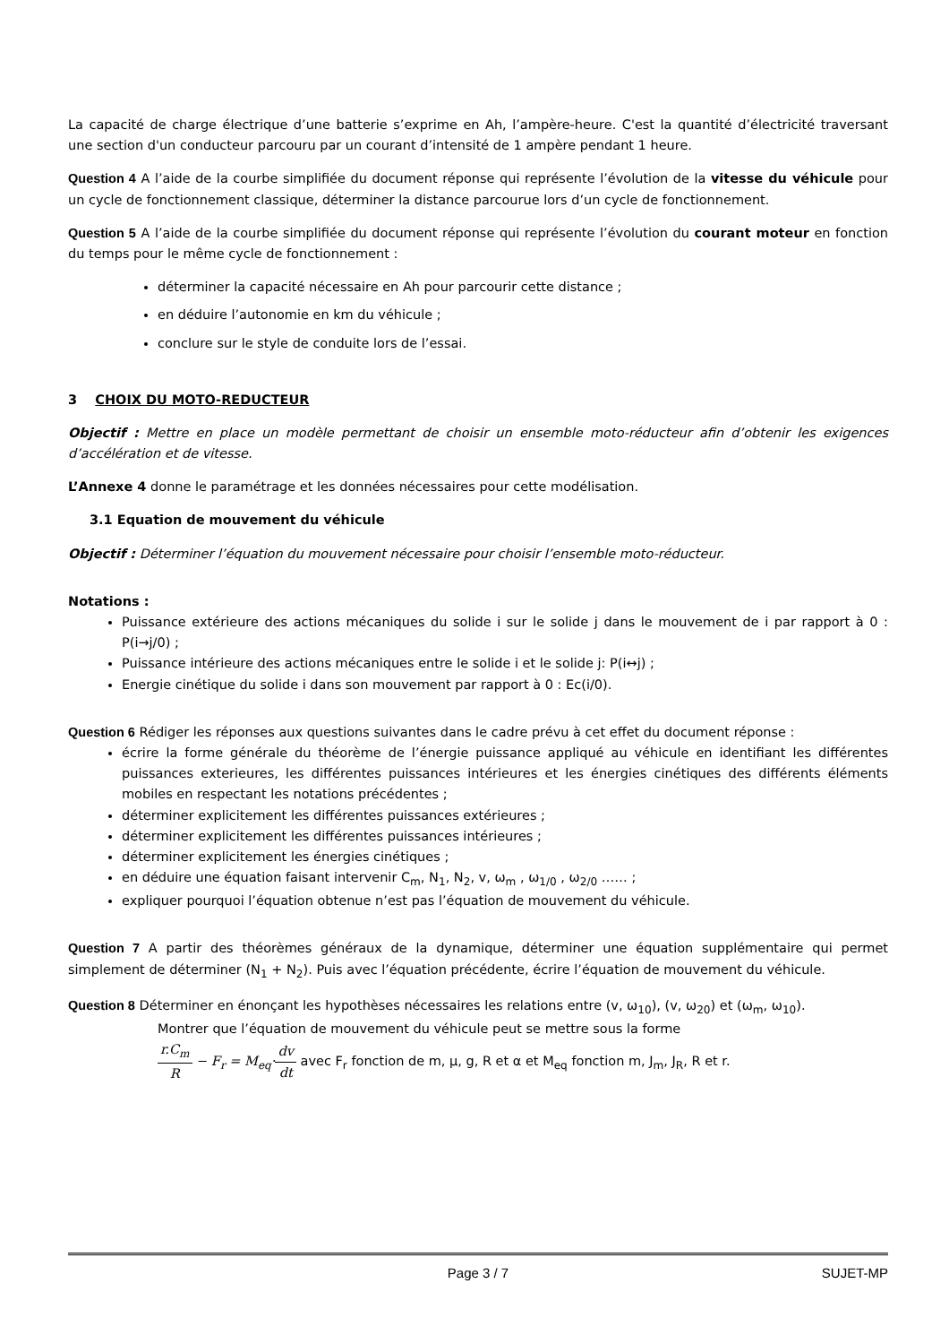La capacité de charge électrique d’une batterie s’exprime en Ah, l’ampère-heure. C'est la quantité d’électricité traversant une section d'un conducteur parcouru par un courant d’intensité de 1 ampère pendant 1 heure.
Question 4 A l’aide de la courbe simplifiée du document réponse qui représente l’évolution de la vitesse du véhicule pour un cycle de fonctionnement classique, déterminer la distance parcourue lors d’un cycle de fonctionnement.
Question 5 A l’aide de la courbe simplifiée du document réponse qui représente l’évolution du courant moteur en fonction du temps pour le même cycle de fonctionnement :
déterminer la capacité nécessaire en Ah pour parcourir cette distance ;
en déduire l’autonomie en km du véhicule ;
conclure sur le style de conduite lors de l’essai.
3 CHOIX DU MOTO-REDUCTEUR
Objectif : Mettre en place un modèle permettant de choisir un ensemble moto-réducteur afin d’obtenir les exigences d’accélération et de vitesse.
L’Annexe 4 donne le paramétrage et les données nécessaires pour cette modélisation.
3.1 Equation de mouvement du véhicule
Objectif : Déterminer l’équation du mouvement nécessaire pour choisir l’ensemble moto-réducteur.
Notations :
Puissance extérieure des actions mécaniques du solide i sur le solide j dans le mouvement de i par rapport à 0 : P(i→j/0) ;
Puissance intérieure des actions mécaniques entre le solide i et le solide j: P(i↔j) ;
Energie cinétique du solide i dans son mouvement par rapport à 0 : Ec(i/0).
Question 6 Rédiger les réponses aux questions suivantes dans le cadre prévu à cet effet du document réponse :
écrire la forme générale du théorème de l’énergie puissance appliqué au véhicule en identifiant les différentes puissances exterieures, les différentes puissances intérieures et les énergies cinétiques des différents éléments mobiles en respectant les notations précédentes ;
déterminer explicitement les différentes puissances extérieures ;
déterminer explicitement les différentes puissances intérieures ;
déterminer explicitement les énergies cinétiques ;
en déduire une équation faisant intervenir C<sub>m</sub>, N<sub>1</sub>, N<sub>2</sub>, v, ω<sub>m</sub> , ω<sub>1/0</sub> , ω<sub>2/0</sub> …… ;
expliquer pourquoi l’équation obtenue n’est pas l’équation de mouvement du véhicule.
Question 7 A partir des théorèmes généraux de la dynamique, déterminer une équation supplémentaire qui permet simplement de déterminer (N<sub>1</sub> + N<sub>2</sub>). Puis avec l’équation précédente, écrire l’équation de mouvement du véhicule.
Question 8 Déterminer en énonçant les hypothèses nécessaires les relations entre (v, ω<sub>10</sub>), (v, ω<sub>20</sub>) et (ω<sub>m</sub>, ω<sub>10</sub>).
Montrer que l’équation de mouvement du véhicule peut se mettre sous la forme
r.C<sub>m</sub> R − F<sub>r</sub> = M<sub>eq</sub>·dv dt avec F<sub>r</sub> fonction de m, μ, g, R et α et M<sub>eq</sub> fonction m, J<sub>m</sub>, J<sub>R</sub>, R et r.
Page 3 / 7 SUJET-MP